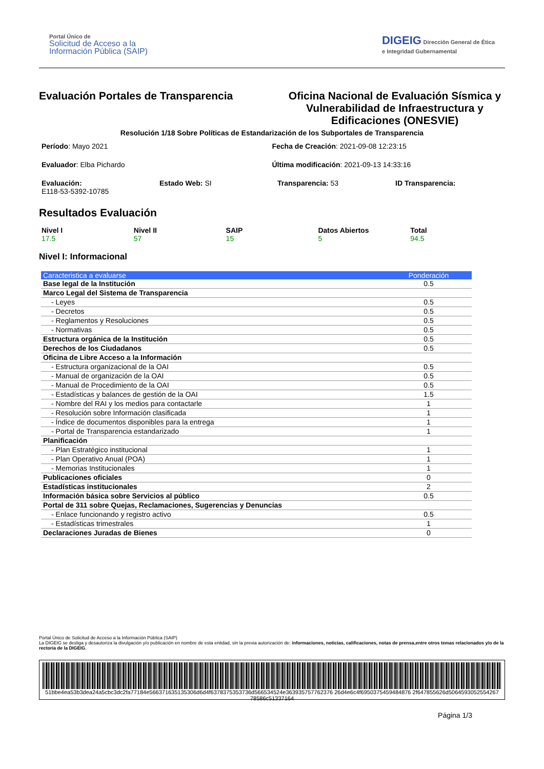Portal Único de
Solicitud de Acceso a la
Información Pública (SAIP)
DIGEIG Dirección General de Ética
e Integridad Gubernamental
Evaluación Portales de Transparencia
Oficina Nacional de Evaluación Sísmica y Vulnerabilidad de Infraestructura y Edificaciones (ONESVIE)
Resolución 1/18 Sobre Políticas de Estandarización de los Subportales de Transparencia
Período: Mayo 2021
Fecha de Creación: 2021-09-08 12:23:15
Evaluador: Elba Pichardo
Última modificación: 2021-09-13 14:33:16
Evaluación:
E118-53-5392-10785
Estado Web: SI
Transparencia: 53
ID Transparencia:
Resultados Evaluación
Nivel I
17.5
Nivel II
57
SAIP
15
Datos Abiertos
5
Total
94.5
Nivel I: Informacional
| Caracteristica a evaluarse | Ponderación |
| --- | --- |
| Base legal de la Institución | 0.5 |
| Marco Legal del Sistema de Transparencia | |
| - Leyes | 0.5 |
| - Decretos | 0.5 |
| - Reglamentos y Resoluciones | 0.5 |
| - Normativas | 0.5 |
| Estructura orgánica de la Institución | 0.5 |
| Derechos de los Ciudadanos | 0.5 |
| Oficina de Libre Acceso a la Información | |
| - Estructura organizacional de la OAI | 0.5 |
| - Manual de organización de la OAI | 0.5 |
| - Manual de Procedimiento de la OAI | 0.5 |
| - Estadísticas y balances de gestión de la OAI | 1.5 |
| - Nombre del RAI y los medios para contactarle | 1 |
| - Resolución sobre Información clasificada | 1 |
| - Índice de documentos disponibles para la entrega | 1 |
| - Portal de Transparencia estandarizado | 1 |
| Planificación | |
| - Plan Estratégico institucional | 1 |
| - Plan Operativo Anual (POA) | 1 |
| - Memorias Institucionales | 1 |
| Publicaciones oficiales | 0 |
| Estadísticas institucionales | 2 |
| Información básica sobre Servicios al público | 0.5 |
| Portal de 311 sobre Quejas, Reclamaciones, Sugerencias y Denuncias | |
| - Enlace funcionando y registro activo | 0.5 |
| - Estadísticas trimestrales | 1 |
| Declaraciones Juradas de Bienes | 0 |
Portal Único de Solicitud de Acceso a la Información Pública (SAIP)
La DIGEIG se desliga y desautoriza la divulgación y/o publicación en nombre de esta entidad, sin la previa autorización de: informaciones, noticias, calificaciones, notas de prensa,entre otros temas relacionados y/o de la rectoría de la DIGEIG.
51bbe4ea53b3dea24a5cbc3dc2fa77184e566371635135306d6d4f6378375353736d566534524e363935757762376 26d4e6c4f6950375459484876 2f647855626d5064593052554267 78586c51337164
Página 1/3